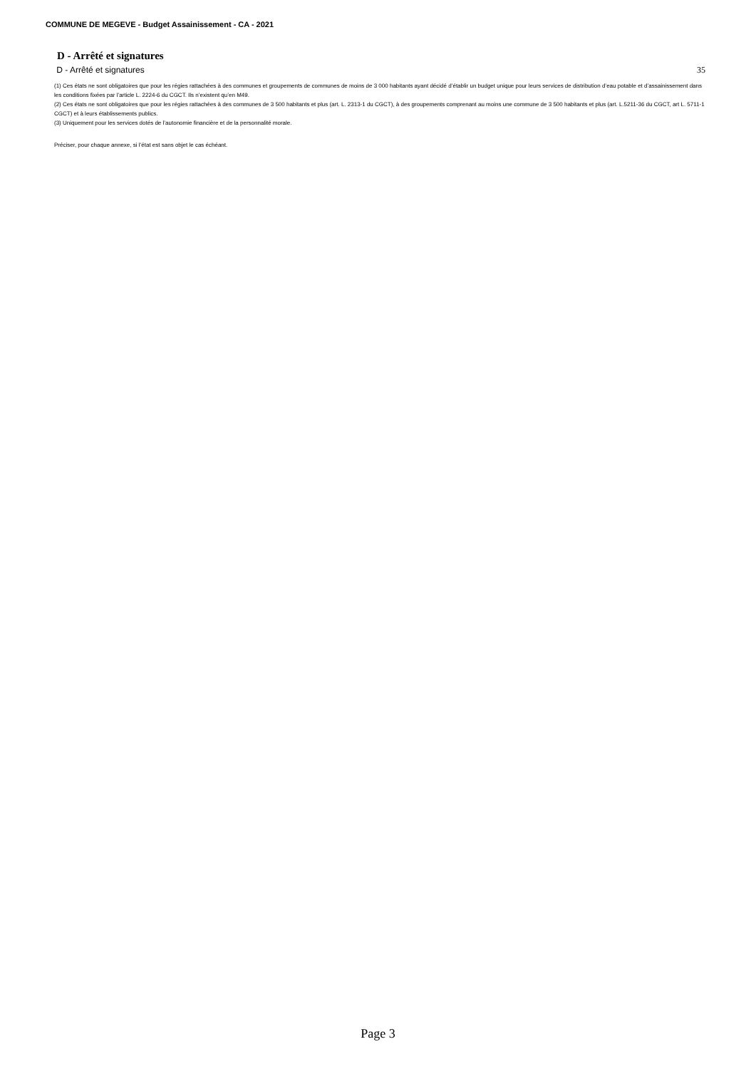COMMUNE DE MEGEVE - Budget Assainissement - CA - 2021
D - Arrêté et signatures
D - Arrêté et signatures 35
(1) Ces états ne sont obligatoires que pour les régies rattachées à des communes et groupements de communes de moins de 3 000 habitants ayant décidé d’établir un budget unique pour leurs services de distribution d’eau potable et d’assainissement dans les conditions fixées par l’article L. 2224-6 du CGCT. Ils n’existent qu’en M49.
(2) Ces états ne sont obligatoires que pour les régies rattachées à des communes de 3 500 habitants et plus (art. L. 2313-1 du CGCT), à des groupements comprenant au moins une commune de 3 500 habitants et plus (art. L.5211-36 du CGCT, art L. 5711-1 CGCT) et à leurs établissements publics.
(3) Uniquement pour les services dotés de l’autonomie financière et de la personnalité morale.
Préciser, pour chaque annexe, si l’état est sans objet le cas échéant.
Page 3